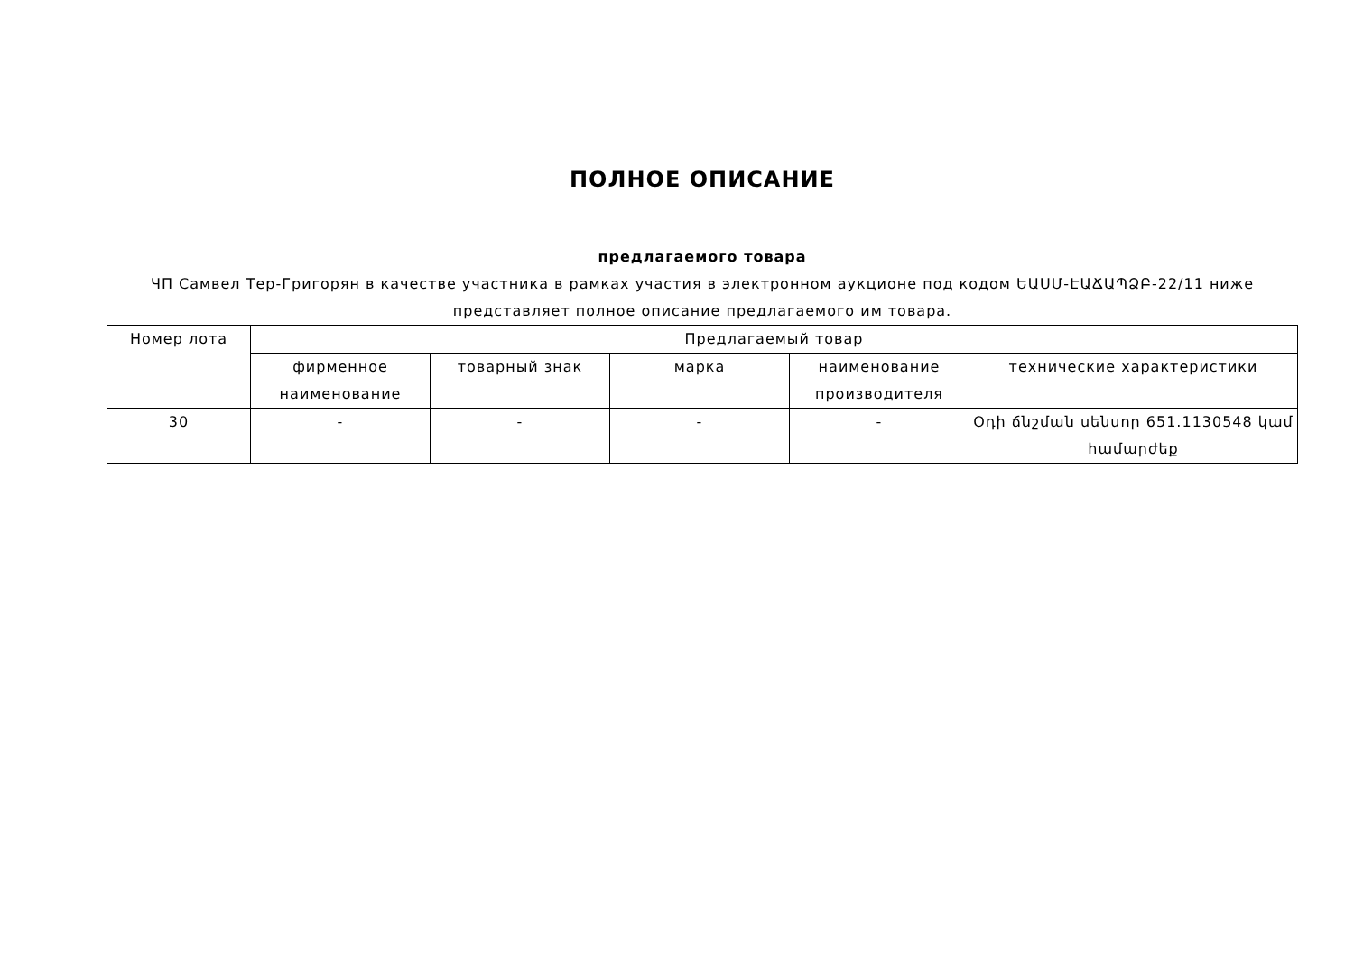ПОЛНОЕ ОПИСАНИЕ
предлагаемого товара
ЧП Самвел Тер-Григорян в качестве участника в рамках участия в электронном аукционе под кодом ԵԱՍՄ-ԷԱՃԱՊՁԲ-22/11 ниже представляет полное описание предлагаемого им товара.
| Номер лота | Предлагаемый товар | | | | |
| --- | --- | --- | --- | --- | --- |
| | фирменное наименование | товарный знак | марка | наименование производителя | технические характеристики |
| 30 | - | - | - | - | Օդի ճնշման սենսոր 651.1130548 կամ համարժեք |